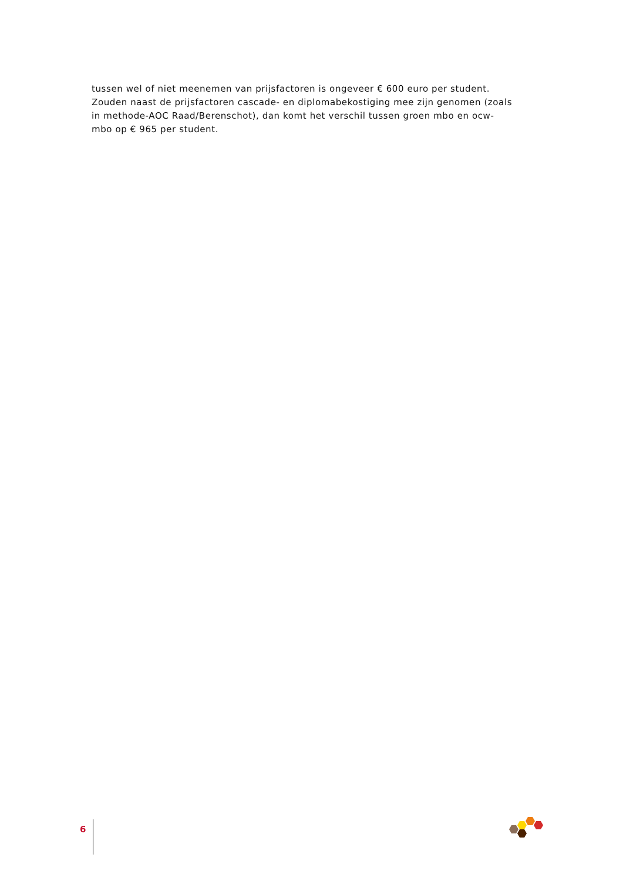tussen wel of niet meenemen van prijsfactoren is ongeveer € 600 euro per student. Zouden naast de prijsfactoren cascade- en diplomabekostiging mee zijn genomen (zoals in methode-AOC Raad/Berenschot), dan komt het verschil tussen groen mbo en ocw-mbo op € 965 per student.
6